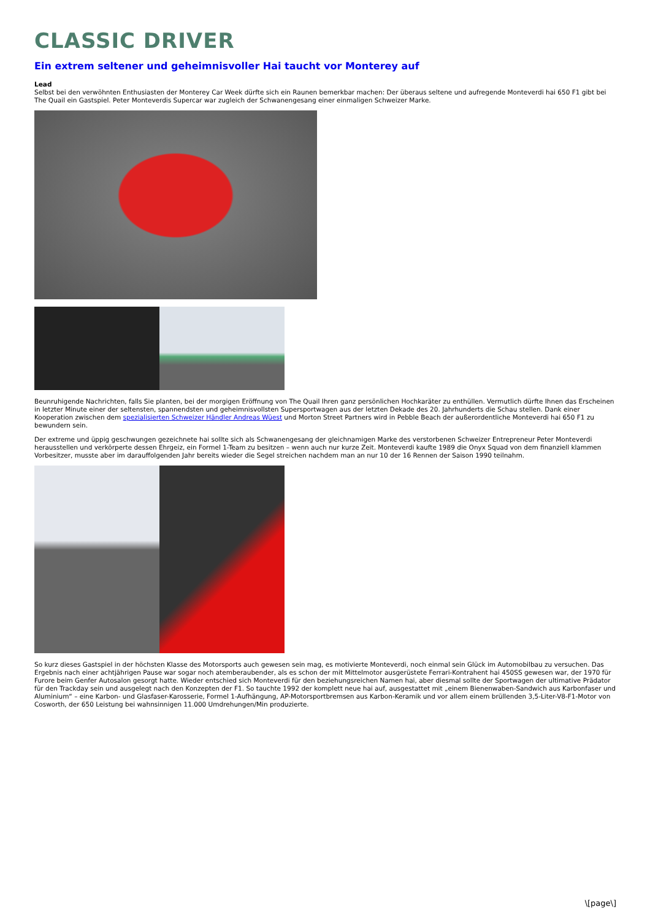CLASSIC DRIVER
Ein extrem seltener und geheimnisvoller Hai taucht vor Monterey auf
Lead
Selbst bei den verwöhnten Enthusiasten der Monterey Car Week dürfte sich ein Raunen bemerkbar machen: Der überaus seltene und aufregende Monteverdi hai 650 F1 gibt bei The Quail ein Gastspiel. Peter Monteverdis Supercar war zugleich der Schwanengesang einer einmaligen Schweizer Marke.
Beunruhigende Nachrichten, falls Sie planten, bei der morgigen Eröffnung von The Quail Ihren ganz persönlichen Hochkaräter zu enthüllen. Vermutlich dürfte Ihnen das Erscheinen in letzter Minute einer der seltensten, spannendsten und geheimnisvollsten Supersportwagen aus der letzten Dekade des 20. Jahrhunderts die Schau stellen. Dank einer Kooperation zwischen dem spezialisierten Schweizer Händler Andreas Wüest und Morton Street Partners wird in Pebble Beach der außerordentliche Monteverdi hai 650 F1 zu bewundern sein.
Der extreme und üppig geschwungen gezeichnete hai sollte sich als Schwanengesang der gleichnamigen Marke des verstorbenen Schweizer Entrepreneur Peter Monteverdi herausstellen und verkörperte dessen Ehrgeiz, ein Formel 1-Team zu besitzen – wenn auch nur kurze Zeit. Monteverdi kaufte 1989 die Onyx Squad von dem finanziell klammen Vorbesitzer, musste aber im darauffolgenden Jahr bereits wieder die Segel streichen nachdem man an nur 10 der 16 Rennen der Saison 1990 teilnahm.
So kurz dieses Gastspiel in der höchsten Klasse des Motorsports auch gewesen sein mag, es motivierte Monteverdi, noch einmal sein Glück im Automobilbau zu versuchen. Das Ergebnis nach einer achtjährigen Pause war sogar noch atemberaubender, als es schon der mit Mittelmotor ausgerüstete Ferrari-Kontrahent hai 450SS gewesen war, der 1970 für Furore beim Genfer Autosalon gesorgt hatte. Wieder entschied sich Monteverdi für den beziehungsreichen Namen hai, aber diesmal sollte der Sportwagen der ultimative Prädator für den Trackday sein und ausgelegt nach den Konzepten der F1. So tauchte 1992 der komplett neue hai auf, ausgestattet mit „einem Bienenwaben-Sandwich aus Karbonfaser und Aluminium“ – eine Karbon- und Glasfaser-Karosserie, Formel 1-Aufhängung, AP-Motorsportbremsen aus Karbon-Keramik und vor allem einem brüllenden 3,5-Liter-V8-F1-Motor von Cosworth, der 650 Leistung bei wahnsinnigen 11.000 Umdrehungen/Min produzierte.
\[page\]